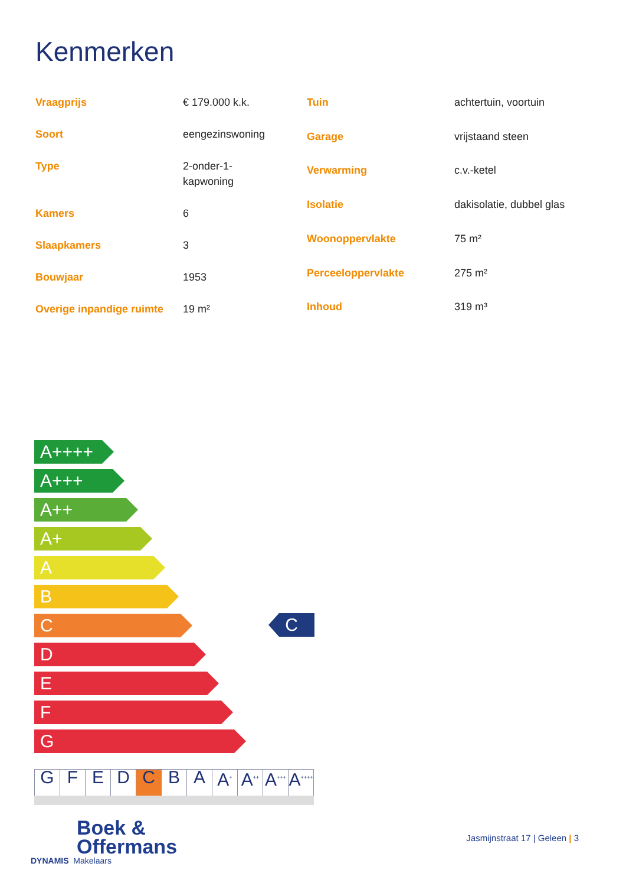Kenmerken
| Vraagprijs | € 179.000 k.k. |
| Soort | eengezinswoning |
| Type | 2-onder-1- kapwoning |
| Kamers | 6 |
| Slaapkamers | 3 |
| Bouwjaar | 1953 |
| Overige inpandige ruimte | 19 m² |
| Tuin | achtertuin, voortuin |
| Garage | vrijstaand steen |
| Verwarming | c.v.-ketel |
| Isolatie | dakisolatie, dubbel glas |
| Woonoppervlakte | 75 m² |
| Perceeloppervlakte | 275 m² |
| Inhoud | 319 m³ |
A++++
A+++
A++
A+
A
B
C
D
E
F
G
C
| G | F | E | D | C | B | A | A<sup>+</sup> | A<sup>++</sup> | A<sup>+++</sup> | A<sup>++++</sup> |
Boek &
Offermans
DYNAMIS Makelaars
Jasmijnstraat 17 | Geleen | 3